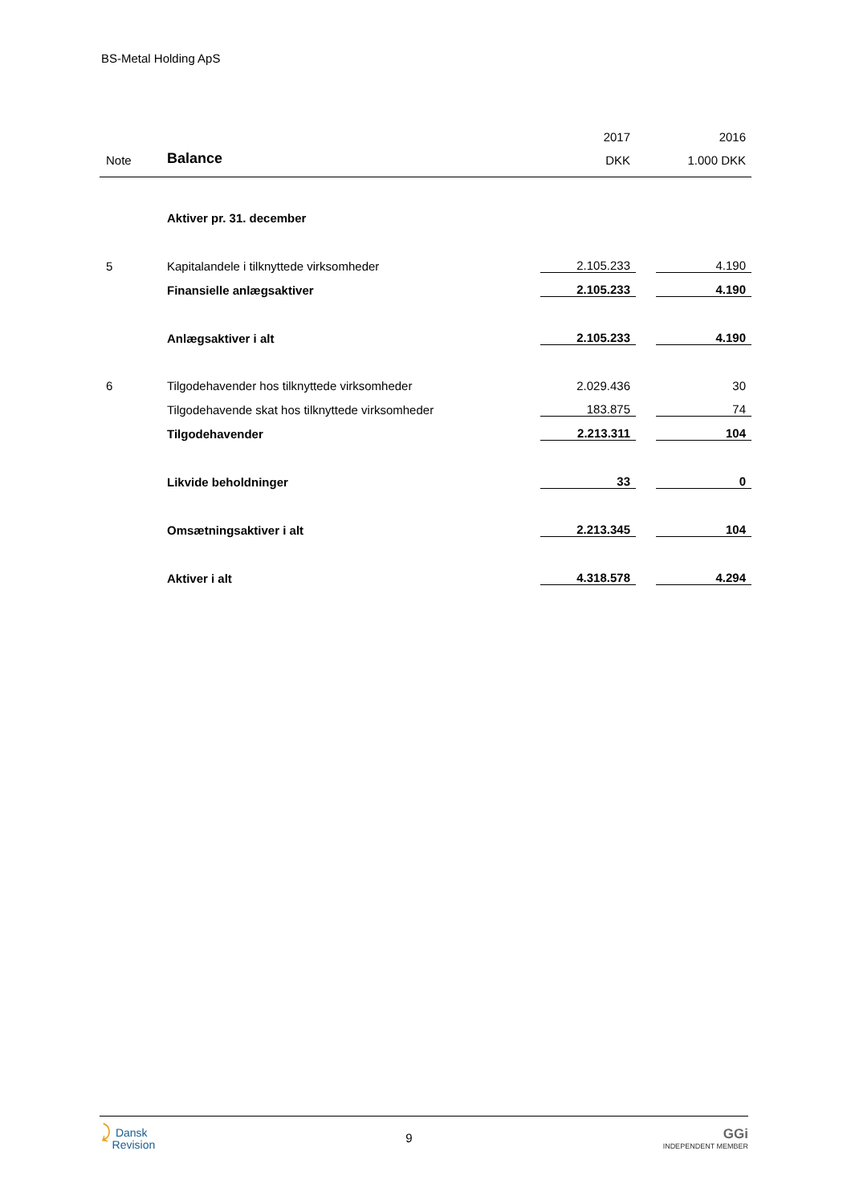BS-Metal Holding ApS
| | | 2017 | | 2016 |
| --- | --- | --- | --- | --- |
| Note | Balance | DKK | | 1.000 DKK |
| | Aktiver pr. 31. december | | | |
| 5 | Kapitalandele i tilknyttede virksomheder | 2.105.233 | | 4.190 |
| | Finansielle anlægsaktiver | 2.105.233 | | 4.190 |
| | Anlægsaktiver i alt | 2.105.233 | | 4.190 |
| 6 | Tilgodehavender hos tilknyttede virksomheder | 2.029.436 | | 30 |
| | Tilgodehavende skat hos tilknyttede virksomheder | 183.875 | | 74 |
| | Tilgodehavender | 2.213.311 | | 104 |
| | Likvide beholdninger | 33 | | 0 |
| | Omsætningsaktiver i alt | 2.213.345 | | 104 |
| | Aktiver i alt | 4.318.578 | | 4.294 |
⤸ Dansk
Revision
9
GGi
INDEPENDENT MEMBER